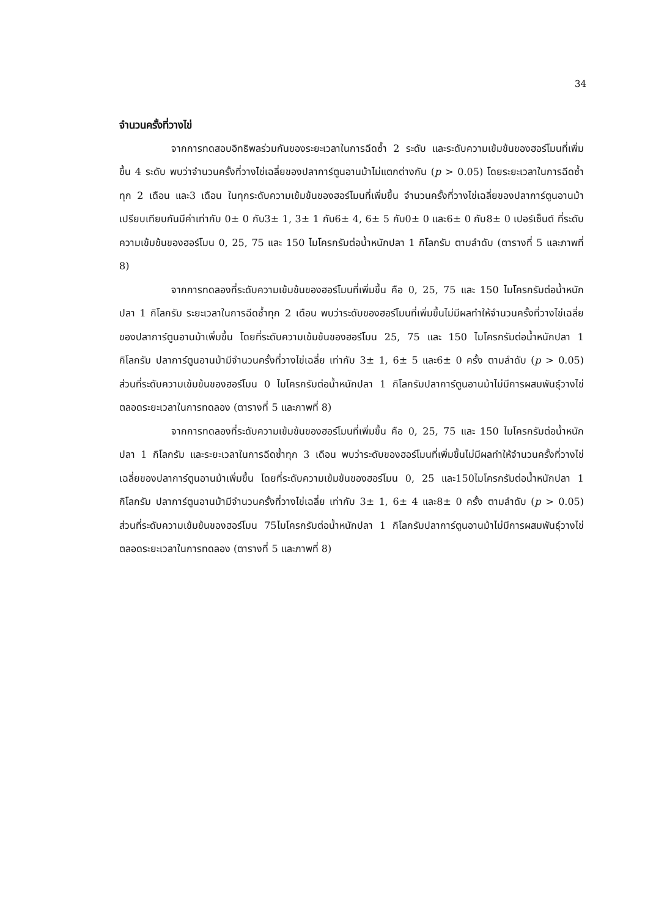34
จำนวนครั้งที่วางไข่
จากการทดสอบอิทธิพลร่วมกันของระยะเวลาในการฉีดซ้ำ 2 ระดับ และระดับความเข้มข้นของฮอร์โมนที่เพิ่มขึ้น 4 ระดับ พบว่าจำนวนครั้งที่วางไข่เฉลี่ยของปลาการ์ตูนอานม้าไม่แตกต่างกัน (p > 0.05) โดยระยะเวลาในการฉีดซ้ำทุก 2 เดือน และ3 เดือน ในทุกระดับความเข้มข้นของฮอร์โมนที่เพิ่มขึ้น จำนวนครั้งที่วางไข่เฉลี่ยของปลาการ์ตูนอานม้าเปรียบเทียบกันมีค่าเท่ากับ 0± 0 กับ3± 1, 3± 1 กับ6± 4, 6± 5 กับ0± 0 และ6± 0 กับ8± 0 เปอร์เซ็นต์ ที่ระดับความเข้มข้นของฮอร์โมน 0, 25, 75 และ 150 ไมโครกรัมต่อน้ำหนักปลา 1 กิโลกรัม ตามลำดับ (ตารางที่ 5 และภาพที่ 8)
จากการทดลองที่ระดับความเข้มข้นของฮอร์โมนที่เพิ่มขึ้น คือ 0, 25, 75 และ 150 ไมโครกรัมต่อน้ำหนักปลา 1 กิโลกรัม ระยะเวลาในการฉีดซ้ำทุก 2 เดือน พบว่าระดับของฮอร์โมนที่เพิ่มขึ้นไม่มีผลทำให้จำนวนครั้งที่วางไข่เฉลี่ยของปลาการ์ตูนอานม้าเพิ่มขึ้น โดยที่ระดับความเข้มข้นของฮอร์โมน 25, 75 และ 150 ไมโครกรัมต่อน้ำหนักปลา 1 กิโลกรัม ปลาการ์ตูนอานม้ามีจำนวนครั้งที่วางไข่เฉลี่ย เท่ากับ 3± 1, 6± 5 และ6± 0 ครั้ง ตามลำดับ (p > 0.05) ส่วนที่ระดับความเข้มข้นของฮอร์โมน 0 ไมโครกรัมต่อน้ำหนักปลา 1 กิโลกรัมปลาการ์ตูนอานม้าไม่มีการผสมพันธุ์วางไข่ตลอดระยะเวลาในการทดลอง (ตารางที่ 5 และภาพที่ 8)
จากการทดลองที่ระดับความเข้มข้นของฮอร์โมนที่เพิ่มขึ้น คือ 0, 25, 75 และ 150 ไมโครกรัมต่อน้ำหนักปลา 1 กิโลกรัม และระยะเวลาในการฉีดซ้ำทุก 3 เดือน พบว่าระดับของฮอร์โมนที่เพิ่มขึ้นไม่มีผลทำให้จำนวนครั้งที่วางไข่เฉลี่ยของปลาการ์ตูนอานม้าเพิ่มขึ้น โดยที่ระดับความเข้มข้นของฮอร์โมน 0, 25 และ150ไมโครกรัมต่อน้ำหนักปลา 1 กิโลกรัม ปลาการ์ตูนอานม้ามีจำนวนครั้งที่วางไข่เฉลี่ย เท่ากับ 3± 1, 6± 4 และ8± 0 ครั้ง ตามลำดับ (p > 0.05) ส่วนที่ระดับความเข้มข้นของฮอร์โมน 75ไมโครกรัมต่อน้ำหนักปลา 1 กิโลกรัมปลาการ์ตูนอานม้าไม่มีการผสมพันธุ์วางไข่ตลอดระยะเวลาในการทดลอง (ตารางที่ 5 และภาพที่ 8)